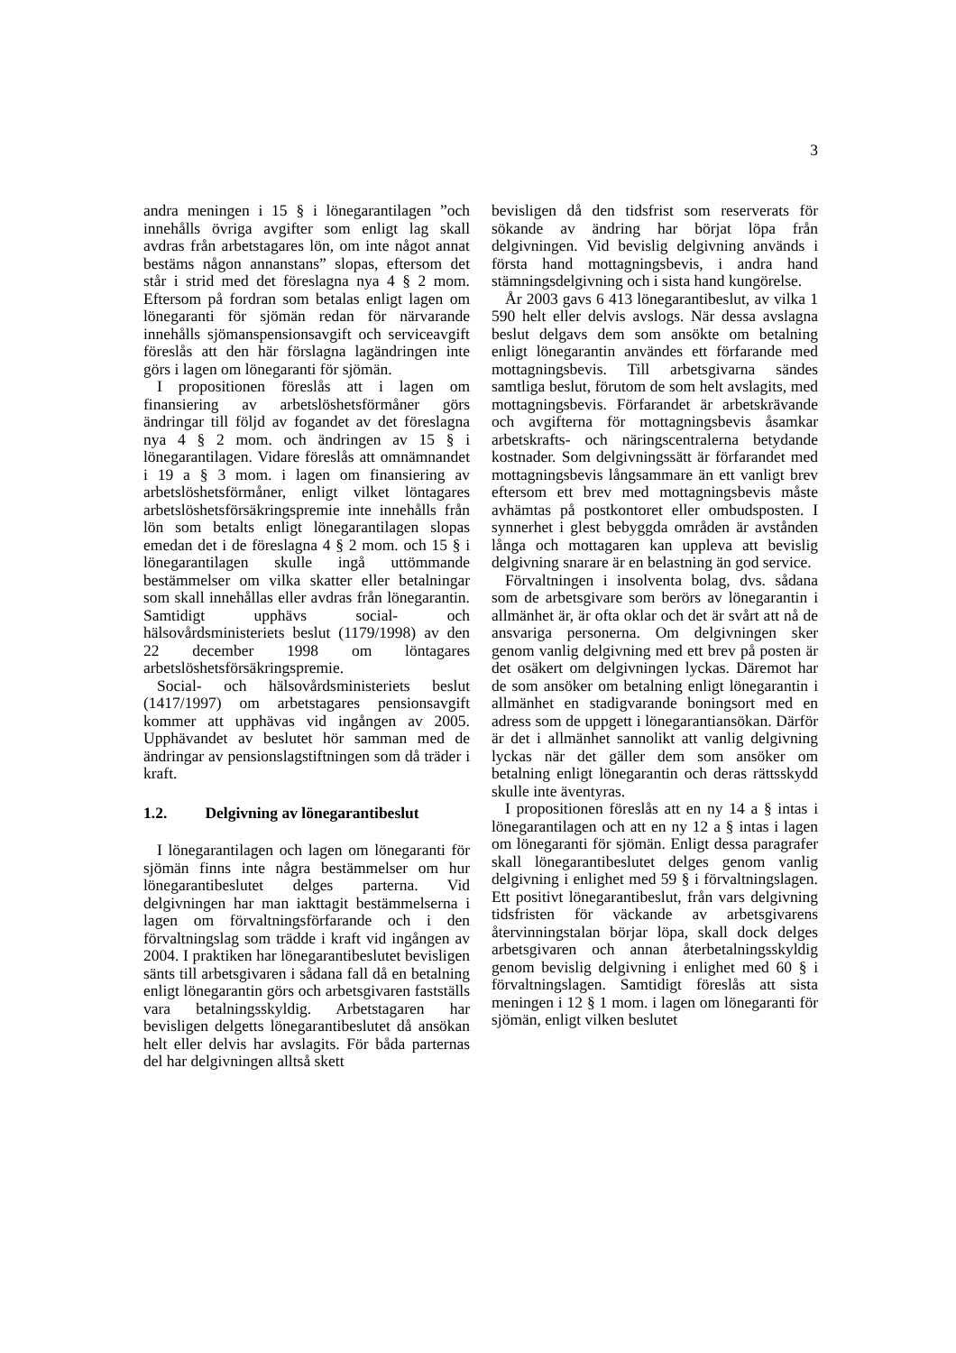3
andra meningen i 15 § i lönegarantilagen ”och innehålls övriga avgifter som enligt lag skall avdras från arbetstagares lön, om inte något annat bestäms någon annanstans” slopas, eftersom det står i strid med det föreslagna nya 4 § 2 mom. Eftersom på fordran som betalas enligt lagen om lönegaranti för sjömän redan för närvarande innehålls sjömanspensionsavgift och serviceavgift föreslås att den här förslagna lagändringen inte görs i lagen om lönegaranti för sjömän.
I propositionen föreslås att i lagen om finansiering av arbetslöshetsförmåner görs ändringar till följd av fogandet av det föreslagna nya 4 § 2 mom. och ändringen av 15 § i lönegarantilagen. Vidare föreslås att omnämnandet i 19 a § 3 mom. i lagen om finansiering av arbetslöshetsförmåner, enligt vilket löntagares arbetslöshetsförsäkringspremie inte innehålls från lön som betalts enligt lönegarantilagen slopas emedan det i de föreslagna 4 § 2 mom. och 15 § i lönegarantilagen skulle ingå uttömmande bestämmelser om vilka skatter eller betalningar som skall innehållas eller avdras från lönegarantin. Samtidigt upphävs social- och hälsovårdsministeriets beslut (1179/1998) av den 22 december 1998 om löntagares arbetslöshetsförsäkringspremie.
Social- och hälsovårdsministeriets beslut (1417/1997) om arbetstagares pensionsavgift kommer att upphävas vid ingången av 2005. Upphävandet av beslutet hör samman med de ändringar av pensionslagstiftningen som då träder i kraft.
1.2. Delgivning av lönegarantibeslut
I lönegarantilagen och lagen om lönegaranti för sjömän finns inte några bestämmelser om hur lönegarantibeslutet delges parterna. Vid delgivningen har man iakttagit bestämmelserna i lagen om förvaltningsförfarande och i den förvaltningslag som trädde i kraft vid ingången av 2004. I praktiken har lönegarantibeslutet bevisligen sänts till arbetsgivaren i sådana fall då en betalning enligt lönegarantin görs och arbetsgivaren fastställs vara betalningsskyldig. Arbetstagaren har bevisligen delgetts lönegarantibeslutet då ansökan helt eller delvis har avslagits. För båda parternas del har delgivningen alltså skett
bevisligen då den tidsfrist som reserverats för sökande av ändring har börjat löpa från delgivningen. Vid bevislig delgivning används i första hand mottagningsbevis, i andra hand stämningsdelgivning och i sista hand kungörelse.
År 2003 gavs 6 413 lönegarantibeslut, av vilka 1 590 helt eller delvis avslogs. När dessa avslagna beslut delgavs dem som ansökte om betalning enligt lönegarantin användes ett förfarande med mottagningsbevis. Till arbetsgivarna sändes samtliga beslut, förutom de som helt avslagits, med mottagningsbevis. Förfarandet är arbetskrävande och avgifterna för mottagningsbevis åsamkar arbetskrafts- och näringscentralerna betydande kostnader. Som delgivningssätt är förfarandet med mottagningsbevis långsammare än ett vanligt brev eftersom ett brev med mottagningsbevis måste avhämtas på postkontoret eller ombudsposten. I synnerhet i glest bebyggda områden är avstånden långa och mottagaren kan uppleva att bevislig delgivning snarare är en belastning än god service.
Förvaltningen i insolventa bolag, dvs. sådana som de arbetsgivare som berörs av lönegarantin i allmänhet är, är ofta oklar och det är svårt att nå de ansvariga personerna. Om delgivningen sker genom vanlig delgivning med ett brev på posten är det osäkert om delgivningen lyckas. Däremot har de som ansöker om betalning enligt lönegarantin i allmänhet en stadigvarande boningsort med en adress som de uppgett i lönegarantiansökan. Därför är det i allmänhet sannolikt att vanlig delgivning lyckas när det gäller dem som ansöker om betalning enligt lönegarantin och deras rättsskydd skulle inte äventyras.
I propositionen föreslås att en ny 14 a § intas i lönegarantilagen och att en ny 12 a § intas i lagen om lönegaranti för sjömän. Enligt dessa paragrafer skall lönegarantibeslutet delges genom vanlig delgivning i enlighet med 59 § i förvaltningslagen. Ett positivt lönegarantibeslut, från vars delgivning tidsfristen för väckande av arbetsgivarens återvinningstalan börjar löpa, skall dock delges arbetsgivaren och annan återbetalningsskyldig genom bevislig delgivning i enlighet med 60 § i förvaltningslagen. Samtidigt föreslås att sista meningen i 12 § 1 mom. i lagen om lönegaranti för sjömän, enligt vilken beslutet